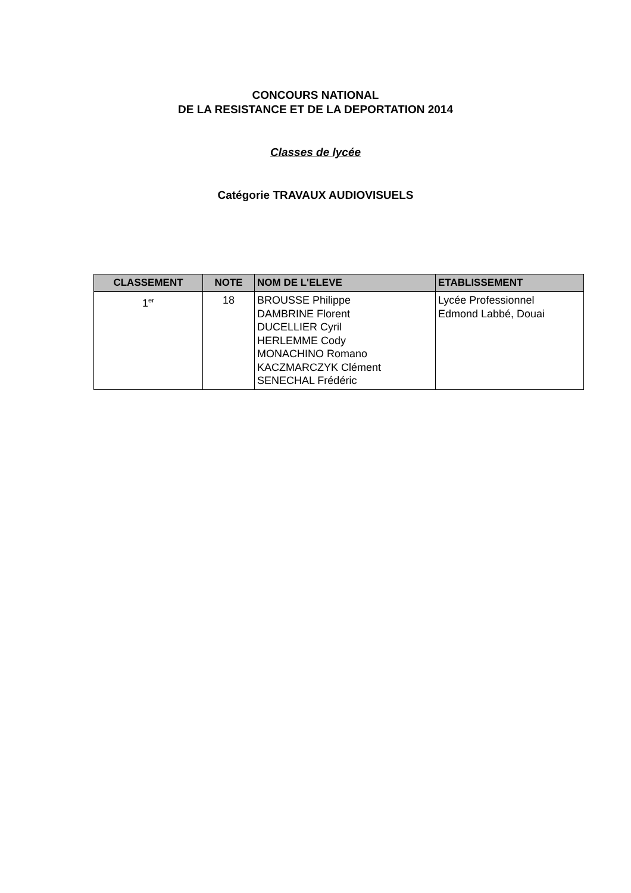CONCOURS NATIONAL
DE LA RESISTANCE ET DE LA DEPORTATION 2014
Classes de lycée
Catégorie TRAVAUX AUDIOVISUELS
| CLASSEMENT | NOTE | NOM DE L'ELEVE | ETABLISSEMENT |
| --- | --- | --- | --- |
| 1<sup>er</sup> | 18 | BROUSSE Philippe DAMBRINE Florent DUCELLIER Cyril HERLEMME Cody MONACHINO Romano KACZMARCZYK Clément SENECHAL Frédéric | Lycée Professionnel Edmond Labbé, Douai |